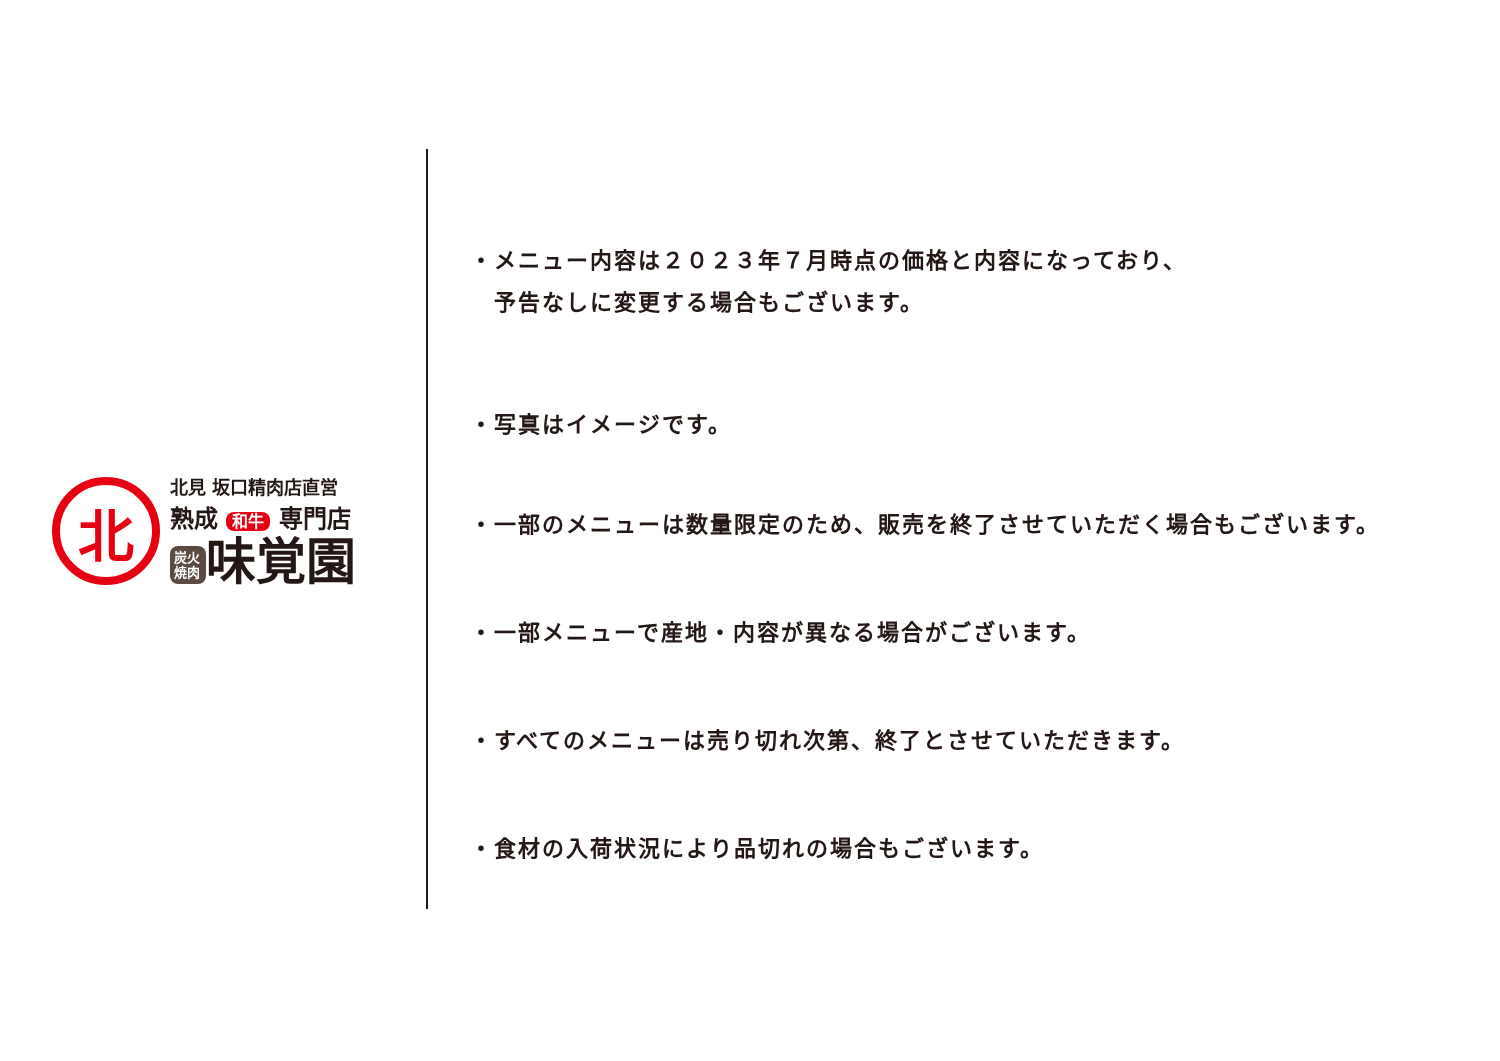北
北見 坂口精肉店直営
熟成 和牛 専門店
炭火焼肉 味覚園
・メニュー内容は２０２３年７月時点の価格と内容になっており、
　予告なしに変更する場合もございます。
・写真はイメージです。
・一部のメニューは数量限定のため、販売を終了させていただく場合もございます。
・一部メニューで産地・内容が異なる場合がございます。
・すべてのメニューは売り切れ次第、終了とさせていただきます。
・食材の入荷状況により品切れの場合もございます。